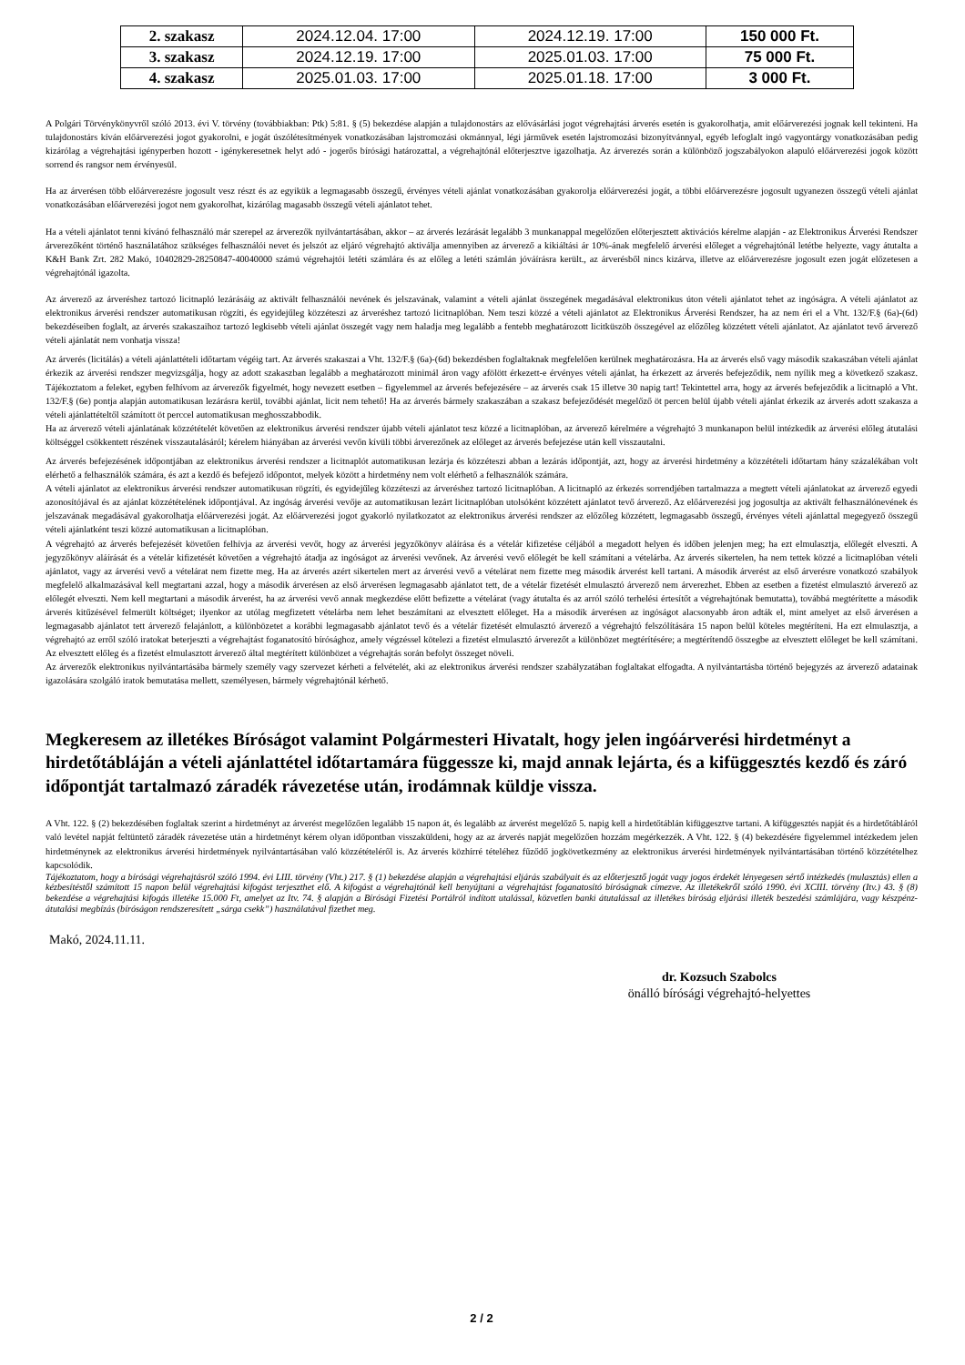| 2. szakasz | 2024.12.04. 17:00 | 2024.12.19. 17:00 | 150 000 Ft. |
| 3. szakasz | 2024.12.19. 17:00 | 2025.01.03. 17:00 | 75 000 Ft. |
| 4. szakasz | 2025.01.03. 17:00 | 2025.01.18. 17:00 | 3 000 Ft. |
A Polgári Törvénykönyvről szóló 2013. évi V. törvény (továbbiakban: Ptk) 5:81. § (5) bekezdése alapján a tulajdonostárs az elővásárlási jogot végrehajtási árverés esetén is gyakorolhatja, amit előárverezési jognak kell tekinteni. Ha tulajdonostárs kíván előárverezési jogot gyakorolni, e jogát úszólétesítmények vonatkozásában lajstromozási okmánnyal, légi járművek esetén lajstromozási bizonyítvánnyal, egyéb lefoglalt ingó vagyontárgy vonatkozásában pedig kizárólag a végrehajtási igényperben hozott - igénykeresetnek helyt adó - jogerős bírósági határozattal, a végrehajtónál előterjesztve igazolhatja. Az árverezés során a különböző jogszabályokon alapuló előárverezési jogok között sorrend és rangsor nem érvényesül.
Ha az árverésen több előárverezésre jogosult vesz részt és az egyikük a legmagasabb összegű, érvényes vételi ajánlat vonatkozásában gyakorolja előárverezési jogát, a többi előárverezésre jogosult ugyanezen összegű vételi ajánlat vonatkozásában előárverezési jogot nem gyakorolhat, kizárólag magasabb összegű vételi ajánlatot tehet.
Ha a vételi ajánlatot tenni kívánó felhasználó már szerepel az árverezők nyilvántartásában, akkor – az árverés lezárását legalább 3 munkanappal megelőzően előterjesztett aktivációs kérelme alapján - az Elektronikus Árverési Rendszer árverezőként történő használatához szükséges felhasználói nevet és jelszót az eljáró végrehajtó aktiválja amennyiben az árverező a kikiáltási ár 10%-ának megfelelő árverési előleget a végrehajtónál letétbe helyezte, vagy átutalta a K&H Bank Zrt. 282 Makó, 10402829-28250847-40040000 számú végrehajtói letéti számlára és az előleg a letéti számlán jóváírásra került., az árverésből nincs kizárva, illetve az előárverezésre jogosult ezen jogát előzetesen a végrehajtónál igazolta.
Az árverező az árveréshez tartozó licitnapló lezárásáig az aktivált felhasználói nevének és jelszavának, valamint a vételi ajánlat összegének megadásával elektronikus úton vételi ajánlatot tehet az ingóságra. A vételi ajánlatot az elektronikus árverési rendszer automatikusan rögzíti, és egyidejűleg közzéteszi az árveréshez tartozó licitnaplóban. Nem teszi közzé a vételi ajánlatot az Elektronikus Árverési Rendszer, ha az nem éri el a Vht. 132/F.§ (6a)-(6d) bekezdéseiben foglalt, az árverés szakaszaihoz tartozó legkisebb vételi ajánlat összegét vagy nem haladja meg legalább a fentebb meghatározott licitküszöb összegével az előzőleg közzétett vételi ajánlatot. Az ajánlatot tevő árverező vételi ajánlatát nem vonhatja vissza!
Az árverés (licitálás) a vételi ajánlattételi időtartam végéig tart. Az árverés szakaszai a Vht. 132/F.§ (6a)-(6d) bekezdésben foglaltaknak megfelelően kerülnek meghatározásra. Ha az árverés első vagy második szakaszában vételi ajánlat érkezik az árverési rendszer megvizsgálja, hogy az adott szakaszban legalább a meghatározott minimál áron vagy afölött érkezett-e érvényes vételi ajánlat, ha érkezett az árverés befejeződik, nem nyílik meg a következő szakasz. Tájékoztatom a feleket, egyben felhívom az árverezők figyelmét, hogy nevezett esetben – figyelemmel az árverés befejezésére – az árverés csak 15 illetve 30 napig tart! Tekintettel arra, hogy az árverés befejeződik a licitnapló a Vht. 132/F.§ (6e) pontja alapján automatikusan lezárásra kerül, további ajánlat, licit nem tehető! Ha az árverés bármely szakaszában a szakasz befejeződését megelőző öt percen belül újabb vételi ajánlat érkezik az árverés adott szakasza a vételi ajánlattételtől számított öt perccel automatikusan meghosszabbodik.
Ha az árverező vételi ajánlatának közzétételét követően az elektronikus árverési rendszer újabb vételi ajánlatot tesz közzé a licitnaplóban, az árverező kérelmére a végrehajtó 3 munkanapon belül intézkedik az árverési előleg átutalási költséggel csökkentett részének visszautalásáról; kérelem hiányában az árverési vevőn kívüli többi árverezőnek az előleget az árverés befejezése után kell visszautalni.
Az árverés befejezésének időpontjában az elektronikus árverési rendszer a licitnaplót automatikusan lezárja és közzéteszi abban a lezárás időpontját, azt, hogy az árverési hirdetmény a közzétételi időtartam hány százalékában volt elérhető a felhasználók számára, és azt a kezdő és befejező időpontot, melyek között a hirdetmény nem volt elérhető a felhasználók számára.
A vételi ajánlatot az elektronikus árverési rendszer automatikusan rögzíti, és egyidejűleg közzéteszi az árveréshez tartozó licitnaplóban. A licitnapló az érkezés sorrendjében tartalmazza a megtett vételi ajánlatokat az árverező egyedi azonosítójával és az ajánlat közzétételének időpontjával. Az ingóság árverési vevője az automatikusan lezárt licitnaplóban utolsóként közzétett ajánlatot tevő árverező. Az előárverezési jog jogosultja az aktivált felhasználónevének és jelszavának megadásával gyakorolhatja előárverezési jogát. Az előárverezési jogot gyakorló nyilatkozatot az elektronikus árverési rendszer az előzőleg közzétett, legmagasabb összegű, érvényes vételi ajánlattal megegyező összegű vételi ajánlatként teszi közzé automatikusan a licitnaplóban.
A végrehajtó az árverés befejezését követően felhívja az árverési vevőt, hogy az árverési jegyzőkönyv aláírása és a vételár kifizetése céljából a megadott helyen és időben jelenjen meg; ha ezt elmulasztja, előlegét elveszti. A jegyzőkönyv aláírását és a vételár kifizetését követően a végrehajtó átadja az ingóságot az árverési vevőnek. Az árverési vevő előlegét be kell számítani a vételárba. Az árverés sikertelen, ha nem tettek közzé a licitnaplóban vételi ajánlatot, vagy az árverési vevő a vételárat nem fizette meg. Ha az árverés azért sikertelen mert az árverési vevő a vételárat nem fizette meg második árverést kell tartani. A második árverést az első árverésre vonatkozó szabályok megfelelő alkalmazásával kell megtartani azzal, hogy a második árverésen az első árverésen legmagasabb ajánlatot tett, de a vételár fizetését elmulasztó árverező nem árverezhet. Ebben az esetben a fizetést elmulasztó árverező az előlegét elveszti. Nem kell megtartani a második árverést, ha az árverési vevő annak megkezdése előtt befizette a vételárat (vagy átutalta és az arról szóló terhelési értesítőt a végrehajtónak bemutatta), továbbá megtérítette a második árverés kitűzésével felmerült költséget; ilyenkor az utólag megfizetett vételárba nem lehet beszámítani az elvesztett előleget. Ha a második árverésen az ingóságot alacsonyabb áron adták el, mint amelyet az első árverésen a legmagasabb ajánlatot tett árverező felajánlott, a különbözetet a korábbi legmagasabb ajánlatot tevő és a vételár fizetését elmulasztó árverező a végrehajtó felszólítására 15 napon belül köteles megtéríteni. Ha ezt elmulasztja, a végrehajtó az erről szóló iratokat beterjeszti a végrehajtást foganatosító bírósághoz, amely végzéssel kötelezi a fizetést elmulasztó árverezőt a különbözet megtérítésére; a megtérítendő összegbe az elvesztett előleget be kell számítani. Az elvesztett előleg és a fizetést elmulasztott árverező által megtérített különbözet a végrehajtás során befolyt összeget növeli.
Az árverezők elektronikus nyilvántartásába bármely személy vagy szervezet kérheti a felvételét, aki az elektronikus árverési rendszer szabályzatában foglaltakat elfogadta. A nyilvántartásba történő bejegyzés az árverező adatainak igazolására szolgáló iratok bemutatása mellett, személyesen, bármely végrehajtónál kérhető.
Megkeresem az illetékes Bíróságot valamint Polgármesteri Hivatalt, hogy jelen ingóárverési hirdetményt a hirdetőtábláján a vételi ajánlattétel időtartamára függessze ki, majd annak lejárta, és a kifüggesztés kezdő és záró időpontját tartalmazó záradék rávezetése után, irodámnak küldje vissza.
A Vht. 122. § (2) bekezdésében foglaltak szerint a hirdetményt az árverést megelőzően legalább 15 napon át, és legalább az árverést megelőző 5. napig kell a hirdetőtáblán kifüggesztve tartani. A kifüggesztés napját és a hirdetőtábláról való levétel napját feltüntető záradék rávezetése után a hirdetményt kérem olyan időpontban visszaküldeni, hogy az az árverés napját megelőzően hozzám megérkezzék. A Vht. 122. § (4) bekezdésére figyelemmel intézkedem jelen hirdetménynek az elektronikus árverési hirdetmények nyilvántartásában való közzétételéről is. Az árverés közhírré tételéhez fűződő jogkövetkezmény az elektronikus árverési hirdetmények nyilvántartásában történő közzétételhez kapcsolódik.
Tájékoztatom, hogy a bírósági végrehajtásról szóló 1994. évi LIII. törvény (Vht.) 217. § (1) bekezdése alapján a végrehajtási eljárás szabályait és az előterjesztő jogát vagy jogos érdekét lényegesen sértő intézkedés (mulasztás) ellen a kézbesítéstől számított 15 napon belül végrehajtási kifogást terjeszthet elő. A kifogást a végrehajtónál kell benyújtani a végrehajtást foganatosító bíróságnak címezve. Az illetékekről szóló 1990. évi XCIII. törvény (Itv.) 43. § (8) bekezdése a végrehajtási kifogás illetéke 15.000 Ft, amelyet az Itv. 74. § alapján a Bírósági Fizetési Portálról indított utalással, közvetlen banki átutalással az illetékes bíróság eljárási illeték beszedési számlájára, vagy készpénz-átutalási megbízás (bíróságon rendszeresített „sárga csekk”) használatával fizethet meg.
Makó, 2024.11.11.
dr. Kozsuch Szabolcs
önálló bírósági végrehajtó-helyettes
2 / 2